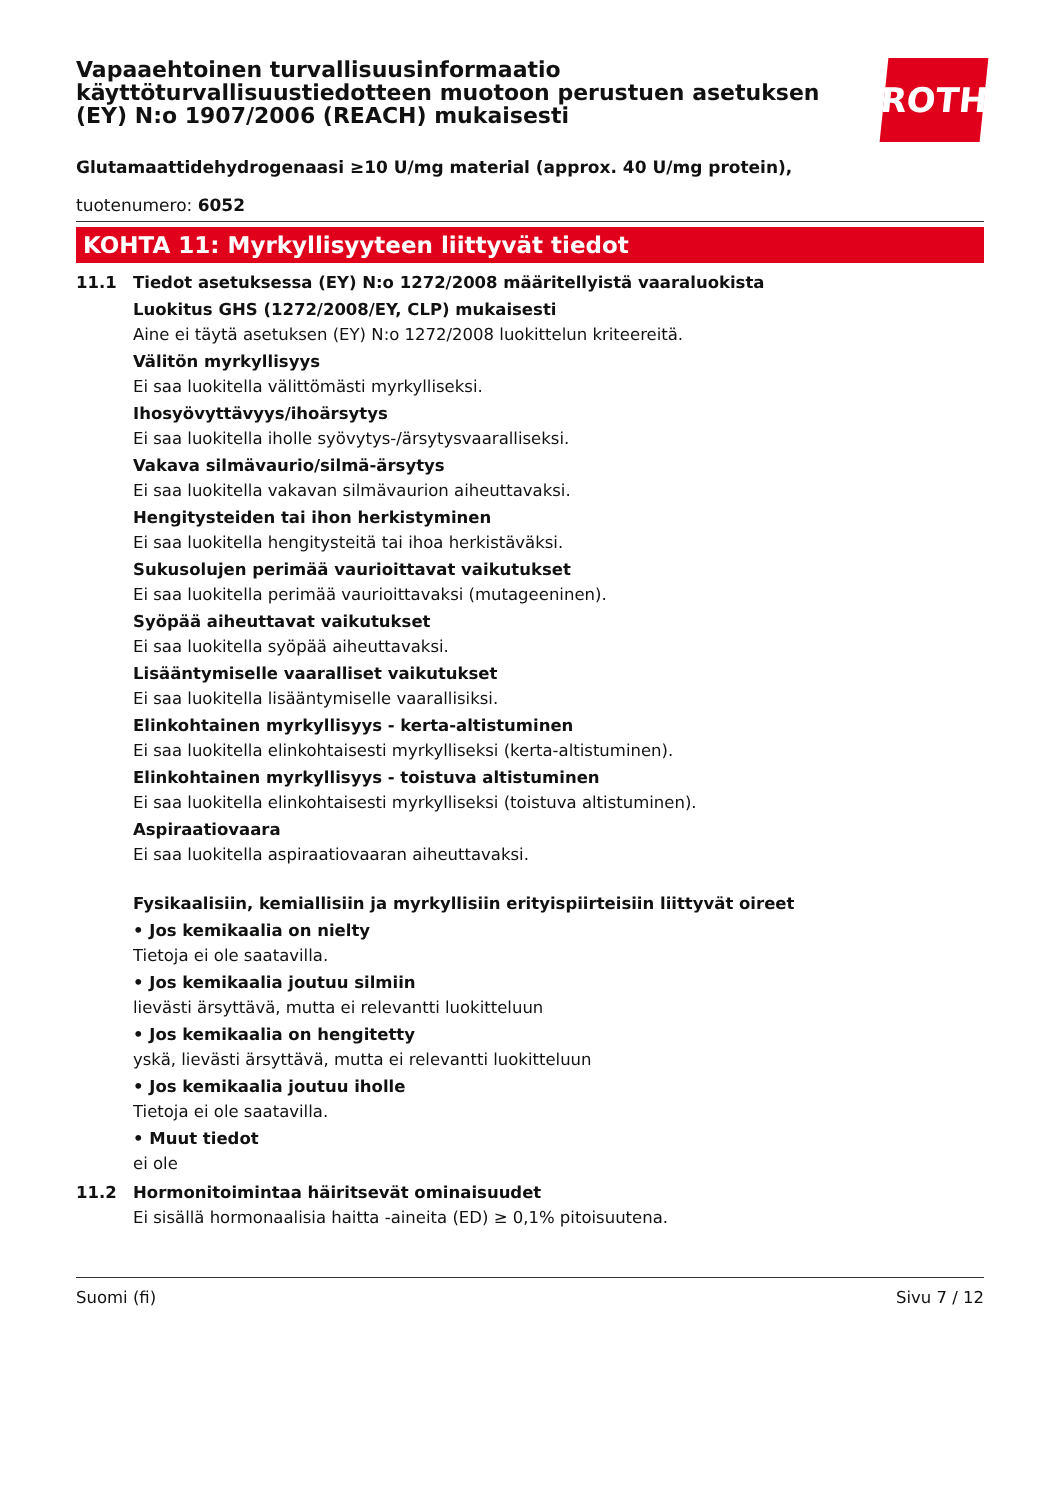Vapaaehtoinen turvallisuusinformaatio käyttöturvallisuustiedotteen muotoon perustuen asetuksen (EY) N:o 1907/2006 (REACH) mukaisesti
ROTH
Glutamaattidehydrogenaasi ≥10 U/mg material (approx. 40 U/mg protein),
tuotenumero: 6052
KOHTA 11: Myrkyllisyyteen liittyvät tiedot
11.1 Tiedot asetuksessa (EY) N:o 1272/2008 määritellyistä vaaraluokista
Luokitus GHS (1272/2008/EY, CLP) mukaisesti
Aine ei täytä asetuksen (EY) N:o 1272/2008 luokittelun kriteereitä.
Välitön myrkyllisyys
Ei saa luokitella välittömästi myrkylliseksi.
Ihosyövyttävyys/ihoärsytys
Ei saa luokitella iholle syövytys-/ärsytysvaaralliseksi.
Vakava silmävaurio/silmä-ärsytys
Ei saa luokitella vakavan silmävaurion aiheuttavaksi.
Hengitysteiden tai ihon herkistyminen
Ei saa luokitella hengitysteitä tai ihoa herkistäväksi.
Sukusolujen perimää vaurioittavat vaikutukset
Ei saa luokitella perimää vaurioittavaksi (mutageeninen).
Syöpää aiheuttavat vaikutukset
Ei saa luokitella syöpää aiheuttavaksi.
Lisääntymiselle vaaralliset vaikutukset
Ei saa luokitella lisääntymiselle vaarallisiksi.
Elinkohtainen myrkyllisyys - kerta-altistuminen
Ei saa luokitella elinkohtaisesti myrkylliseksi (kerta-altistuminen).
Elinkohtainen myrkyllisyys - toistuva altistuminen
Ei saa luokitella elinkohtaisesti myrkylliseksi (toistuva altistuminen).
Aspiraatiovaara
Ei saa luokitella aspiraatiovaaran aiheuttavaksi.
Fysikaalisiin, kemiallisiin ja myrkyllisiin erityispiirteisiin liittyvät oireet
• Jos kemikaalia on nielty
Tietoja ei ole saatavilla.
• Jos kemikaalia joutuu silmiin
lievästi ärsyttävä, mutta ei relevantti luokitteluun
• Jos kemikaalia on hengitetty
yskä, lievästi ärsyttävä, mutta ei relevantti luokitteluun
• Jos kemikaalia joutuu iholle
Tietoja ei ole saatavilla.
• Muut tiedot
ei ole
11.2 Hormonitoimintaa häiritsevät ominaisuudet
Ei sisällä hormonaalisia haitta -aineita (ED) ≥ 0,1% pitoisuutena.
Suomi (fi) Sivu 7 / 12